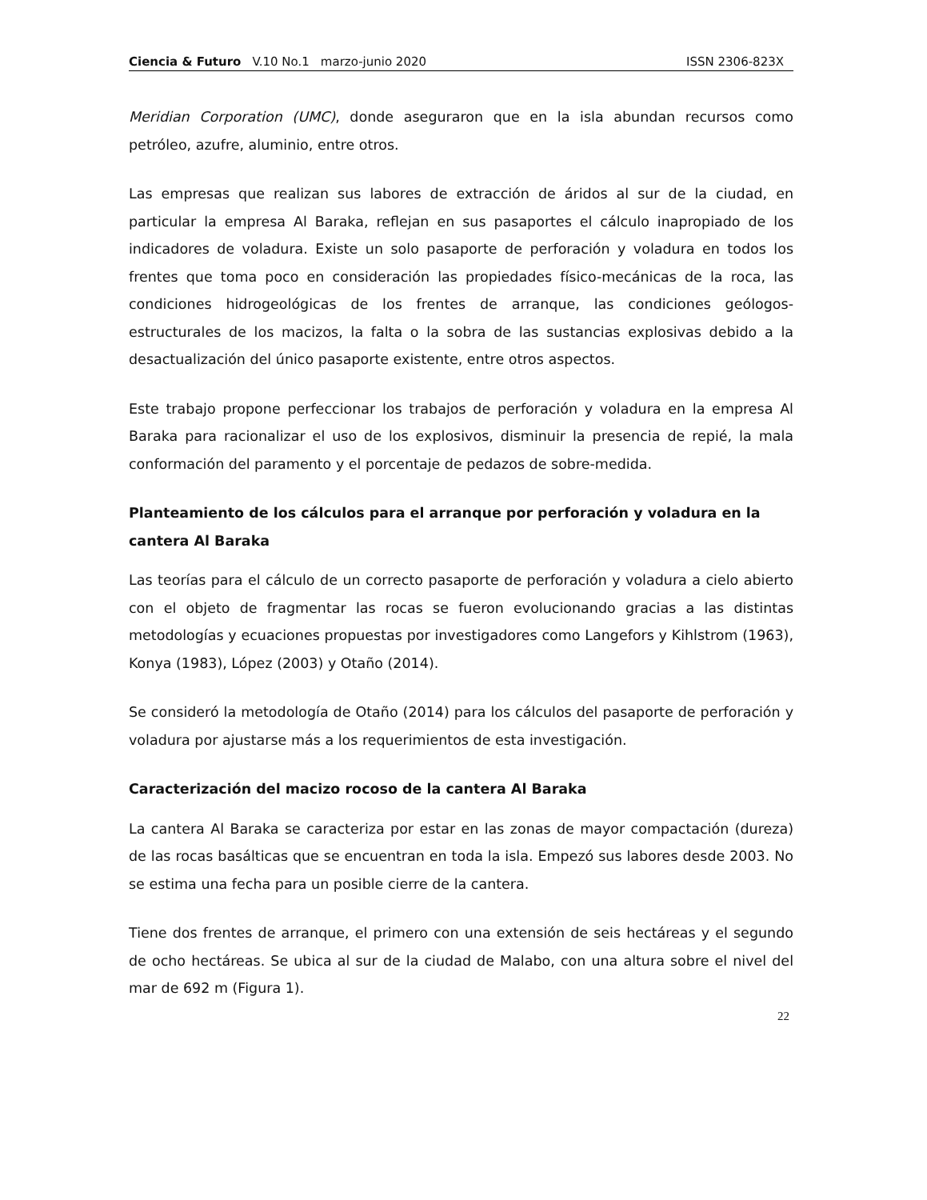Ciencia & Futuro V.10 No.1 marzo-junio 2020 ISSN 2306-823X
Meridian Corporation (UMC), donde aseguraron que en la isla abundan recursos como petróleo, azufre, aluminio, entre otros.
Las empresas que realizan sus labores de extracción de áridos al sur de la ciudad, en particular la empresa Al Baraka, reflejan en sus pasaportes el cálculo inapropiado de los indicadores de voladura. Existe un solo pasaporte de perforación y voladura en todos los frentes que toma poco en consideración las propiedades físico-mecánicas de la roca, las condiciones hidrogeológicas de los frentes de arranque, las condiciones geólogos-estructurales de los macizos, la falta o la sobra de las sustancias explosivas debido a la desactualización del único pasaporte existente, entre otros aspectos.
Este trabajo propone perfeccionar los trabajos de perforación y voladura en la empresa Al Baraka para racionalizar el uso de los explosivos, disminuir la presencia de repié, la mala conformación del paramento y el porcentaje de pedazos de sobre-medida.
Planteamiento de los cálculos para el arranque por perforación y voladura en la cantera Al Baraka
Las teorías para el cálculo de un correcto pasaporte de perforación y voladura a cielo abierto con el objeto de fragmentar las rocas se fueron evolucionando gracias a las distintas metodologías y ecuaciones propuestas por investigadores como Langefors y Kihlstrom (1963), Konya (1983), López (2003) y Otaño (2014).
Se consideró la metodología de Otaño (2014) para los cálculos del pasaporte de perforación y voladura por ajustarse más a los requerimientos de esta investigación.
Caracterización del macizo rocoso de la cantera Al Baraka
La cantera Al Baraka se caracteriza por estar en las zonas de mayor compactación (dureza) de las rocas basálticas que se encuentran en toda la isla. Empezó sus labores desde 2003. No se estima una fecha para un posible cierre de la cantera.
Tiene dos frentes de arranque, el primero con una extensión de seis hectáreas y el segundo de ocho hectáreas. Se ubica al sur de la ciudad de Malabo, con una altura sobre el nivel del mar de 692 m (Figura 1).
22